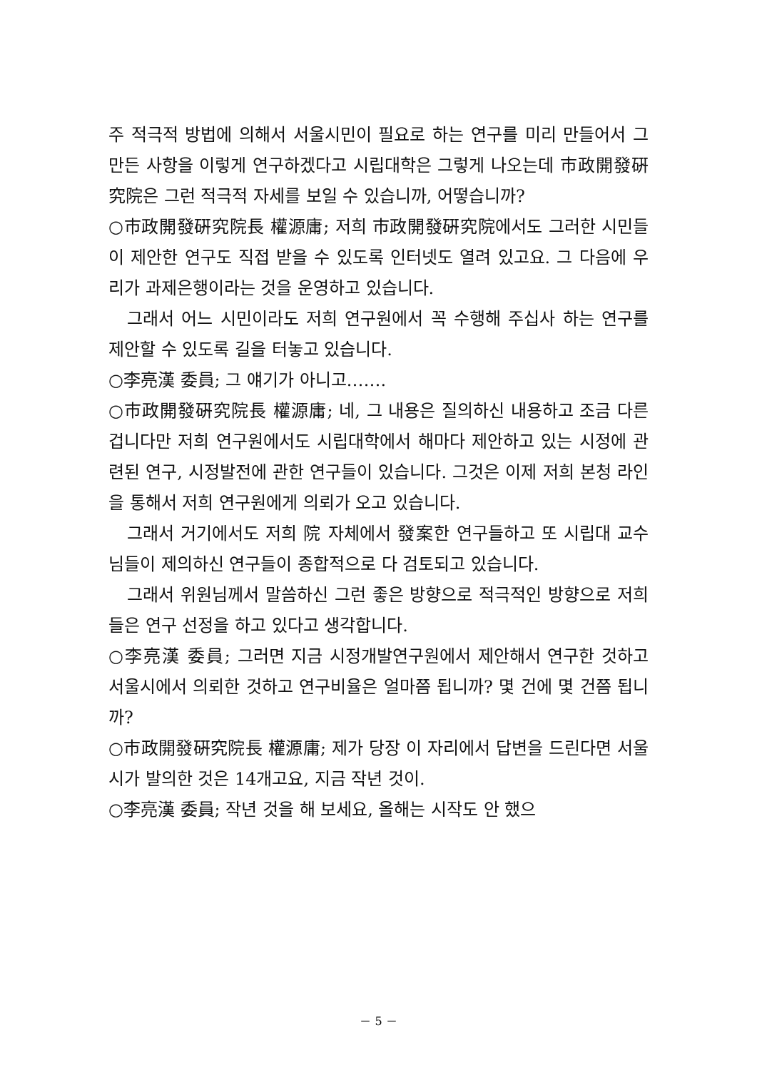주 적극적 방법에 의해서 서울시민이 필요로 하는 연구를 미리 만들어서 그 만든 사항을 이렇게 연구하겠다고 시립대학은 그렇게 나오는데 市政開發硏究院은 그런 적극적 자세를 보일 수 있습니까, 어떻습니까?
○市政開發硏究院長 權源庸; 저희 市政開發硏究院에서도 그러한 시민들이 제안한 연구도 직접 받을 수 있도록 인터넷도 열려 있고요. 그 다음에 우리가 과제은행이라는 것을 운영하고 있습니다.
그래서 어느 시민이라도 저희 연구원에서 꼭 수행해 주십사 하는 연구를 제안할 수 있도록 길을 터놓고 있습니다.
○李亮漢 委員; 그 얘기가 아니고…….
○市政開發硏究院長 權源庸; 네, 그 내용은 질의하신 내용하고 조금 다른 겁니다만 저희 연구원에서도 시립대학에서 해마다 제안하고 있는 시정에 관련된 연구, 시정발전에 관한 연구들이 있습니다. 그것은 이제 저희 본청 라인을 통해서 저희 연구원에게 의뢰가 오고 있습니다.
그래서 거기에서도 저희 院 자체에서 發案한 연구들하고 또 시립대 교수님들이 제의하신 연구들이 종합적으로 다 검토되고 있습니다.
그래서 위원님께서 말씀하신 그런 좋은 방향으로 적극적인 방향으로 저희들은 연구 선정을 하고 있다고 생각합니다.
○李亮漢 委員; 그러면 지금 시정개발연구원에서 제안해서 연구한 것하고 서울시에서 의뢰한 것하고 연구비율은 얼마쯤 됩니까? 몇 건에 몇 건쯤 됩니까?
○市政開發硏究院長 權源庸; 제가 당장 이 자리에서 답변을 드린다면 서울시가 발의한 것은 14개고요, 지금 작년 것이.
○李亮漢 委員; 작년 것을 해 보세요, 올해는 시작도 안 했으
－ 5 －